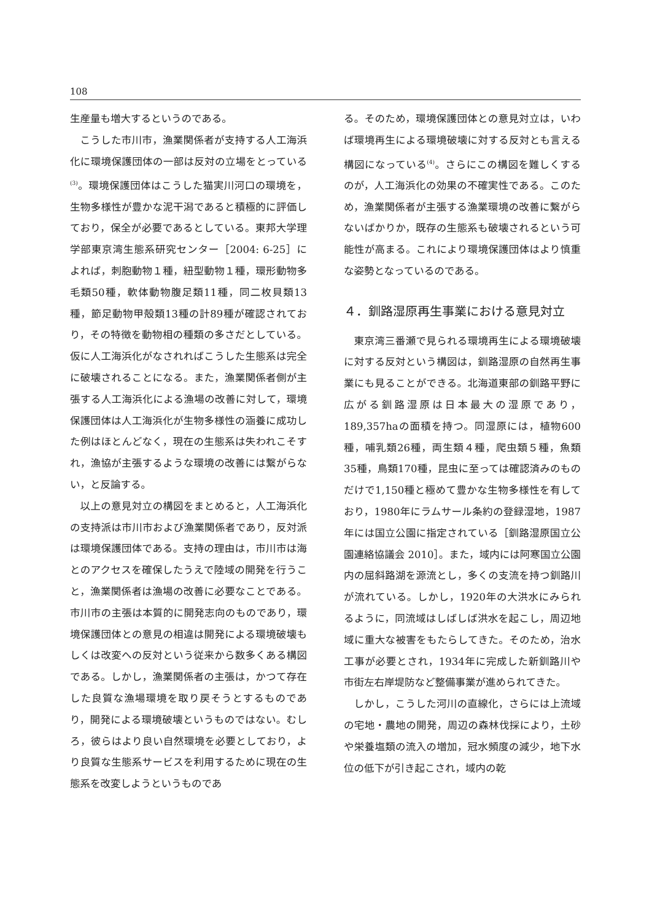108
生産量も増大するというのである。
こうした市川市，漁業関係者が支持する人工海浜化に環境保護団体の一部は反対の立場をとっている<sup>(3)</sup>。環境保護団体はこうした猫実川河口の環境を，生物多様性が豊かな泥干潟であると積極的に評価しており，保全が必要であるとしている。東邦大学理学部東京湾生態系研究センター［2004: 6-25］によれば，刺胞動物１種，紐型動物１種，環形動物多毛類50種，軟体動物腹足類11種，同二枚貝類13種，節足動物甲殻類13種の計89種が確認されており，その特徴を動物相の種類の多さだとしている。仮に人工海浜化がなされればこうした生態系は完全に破壊されることになる。また，漁業関係者側が主張する人工海浜化による漁場の改善に対して，環境保護団体は人工海浜化が生物多様性の涵養に成功した例はほとんどなく，現在の生態系は失われこそすれ，漁協が主張するような環境の改善には繋がらない，と反論する。
以上の意見対立の構図をまとめると，人工海浜化の支持派は市川市および漁業関係者であり，反対派は環境保護団体である。支持の理由は，市川市は海とのアクセスを確保したうえで陸域の開発を行うこと，漁業関係者は漁場の改善に必要なことである。市川市の主張は本質的に開発志向のものであり，環境保護団体との意見の相違は開発による環境破壊もしくは改変への反対という従来から数多くある構図である。しかし，漁業関係者の主張は，かつて存在した良質な漁場環境を取り戻そうとするものであり，開発による環境破壊というものではない。むしろ，彼らはより良い自然環境を必要としており，より良質な生態系サービスを利用するために現在の生態系を改変しようというものであ
る。そのため，環境保護団体との意見対立は，いわば環境再生による環境破壊に対する反対とも言える構図になっている<sup>(4)</sup>。さらにこの構図を難しくするのが，人工海浜化の効果の不確実性である。このため，漁業関係者が主張する漁業環境の改善に繋がらないばかりか，既存の生態系も破壊されるという可能性が高まる。これにより環境保護団体はより慎重な姿勢となっているのである。
４．釧路湿原再生事業における意見対立
東京湾三番瀬で見られる環境再生による環境破壊に対する反対という構図は，釧路湿原の自然再生事業にも見ることができる。北海道東部の釧路平野に広がる釧路湿原は日本最大の湿原であり，189,357haの面積を持つ。同湿原には，植物600種，哺乳類26種，両生類４種，爬虫類５種，魚類35種，鳥類170種，昆虫に至っては確認済みのものだけで1,150種と極めて豊かな生物多様性を有しており，1980年にラムサール条約の登録湿地，1987年には国立公園に指定されている［釧路湿原国立公園連絡協議会 2010］。また，域内には阿寒国立公園内の屈斜路湖を源流とし，多くの支流を持つ釧路川が流れている。しかし，1920年の大洪水にみられるように，同流域はしばしば洪水を起こし，周辺地域に重大な被害をもたらしてきた。そのため，治水工事が必要とされ，1934年に完成した新釧路川や市街左右岸堤防など整備事業が進められてきた。
しかし，こうした河川の直線化，さらには上流域の宅地・農地の開発，周辺の森林伐採により，土砂や栄養塩類の流入の増加，冠水頻度の減少，地下水位の低下が引き起こされ，域内の乾